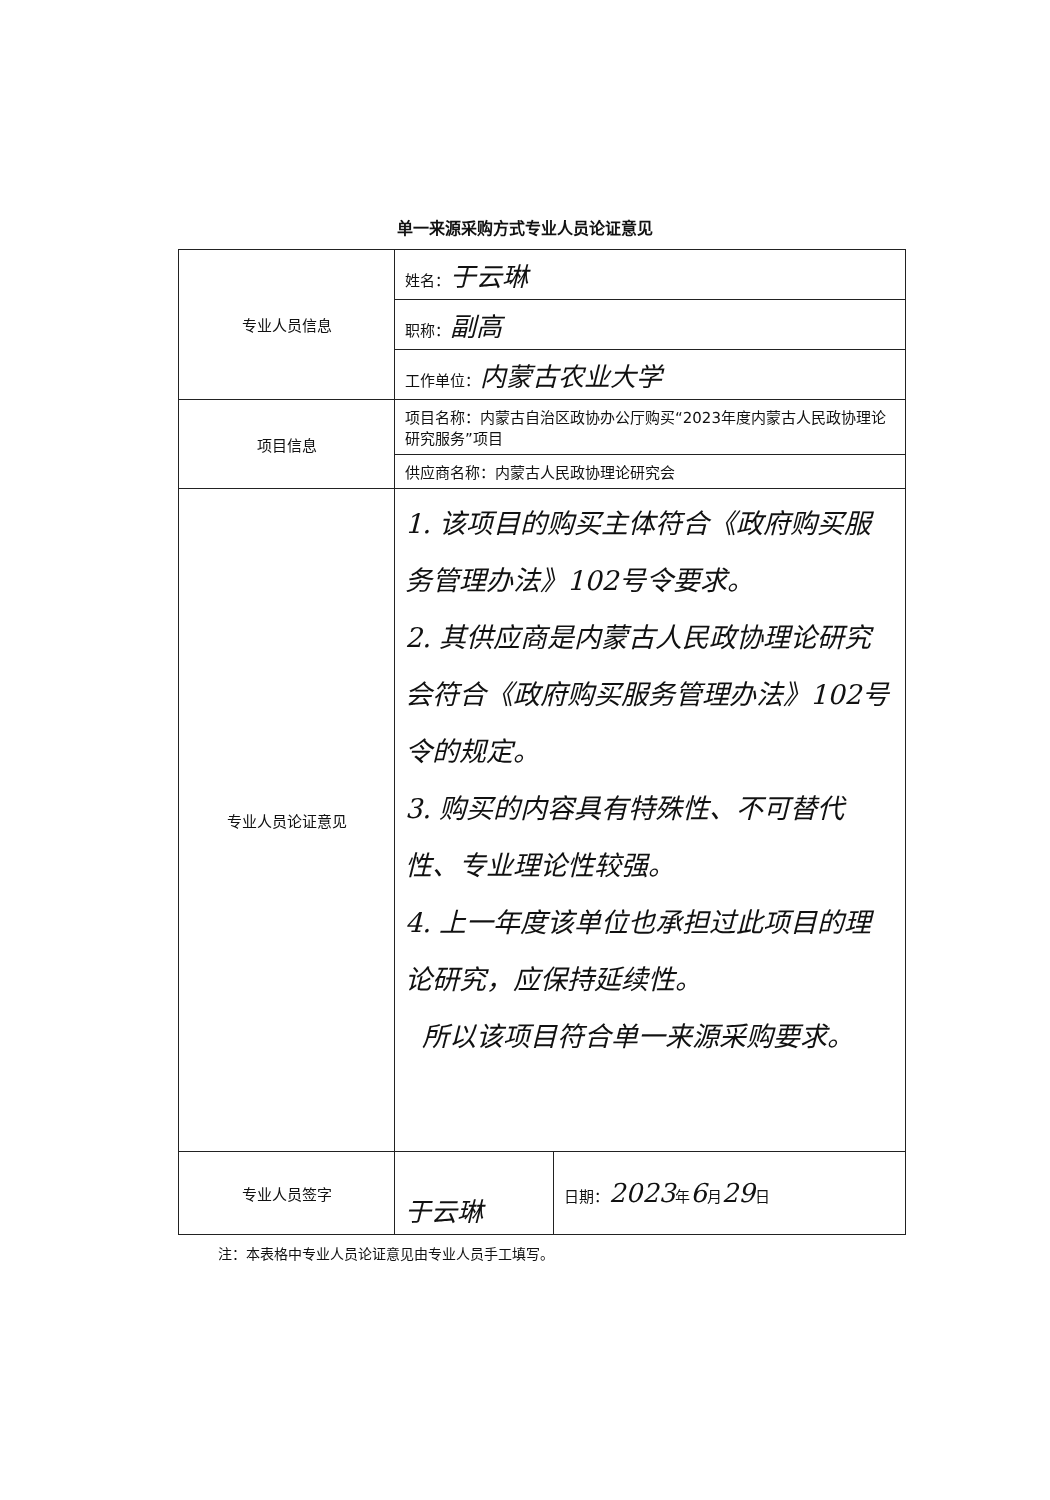单一来源采购方式专业人员论证意见
| 专业人员信息 | 姓名： 于云琳 | |
| | 职称： 副高 | |
| | 工作单位： 内蒙古农业大学 | |
| 项目信息 | 项目名称：内蒙古自治区政协办公厅购买“2023年度内蒙古人民政协理论研究服务”项目 | |
| | 供应商名称：内蒙古人民政协理论研究会 | |
| 专业人员论证意见 | 1. 该项目的购买主体符合《政府购买服务管理办法》102号令要求。 2. 其供应商是内蒙古人民政协理论研究会符合《政府购买服务管理办法》102号令的规定。 3. 购买的内容具有特殊性、不可替代性、专业理论性较强。 4. 上一年度该单位也承担过此项目的理论研究，应保持延续性。 所以该项目符合单一来源采购要求。 | |
| 专业人员签字 | 于云琳 | 日期： 2023 年 6 月 29 日 |
注：本表格中专业人员论证意见由专业人员手工填写。